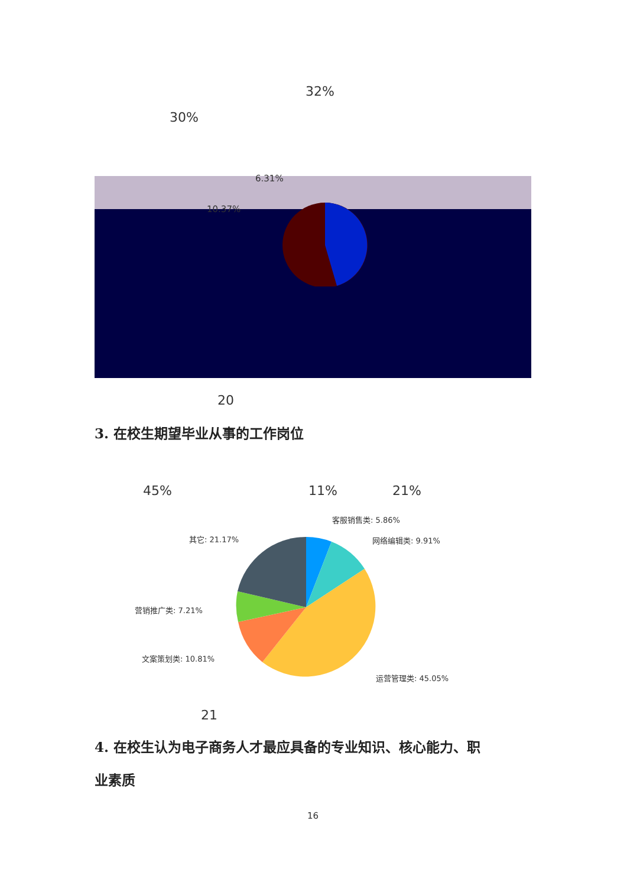32%
30%
6.31%
10.37%
20
3. 在校生期望毕业从事的工作岗位
45% 11% 21%
客服销售类: 5.86%
其它: 21.17% 网络编辑类: 9.91%
营销推广类: 7.21%
文案策划类: 10.81%
运营管理类: 45.05%
21
4. 在校生认为电子商务人才最应具备的专业知识、核心能力、职
业素质
16